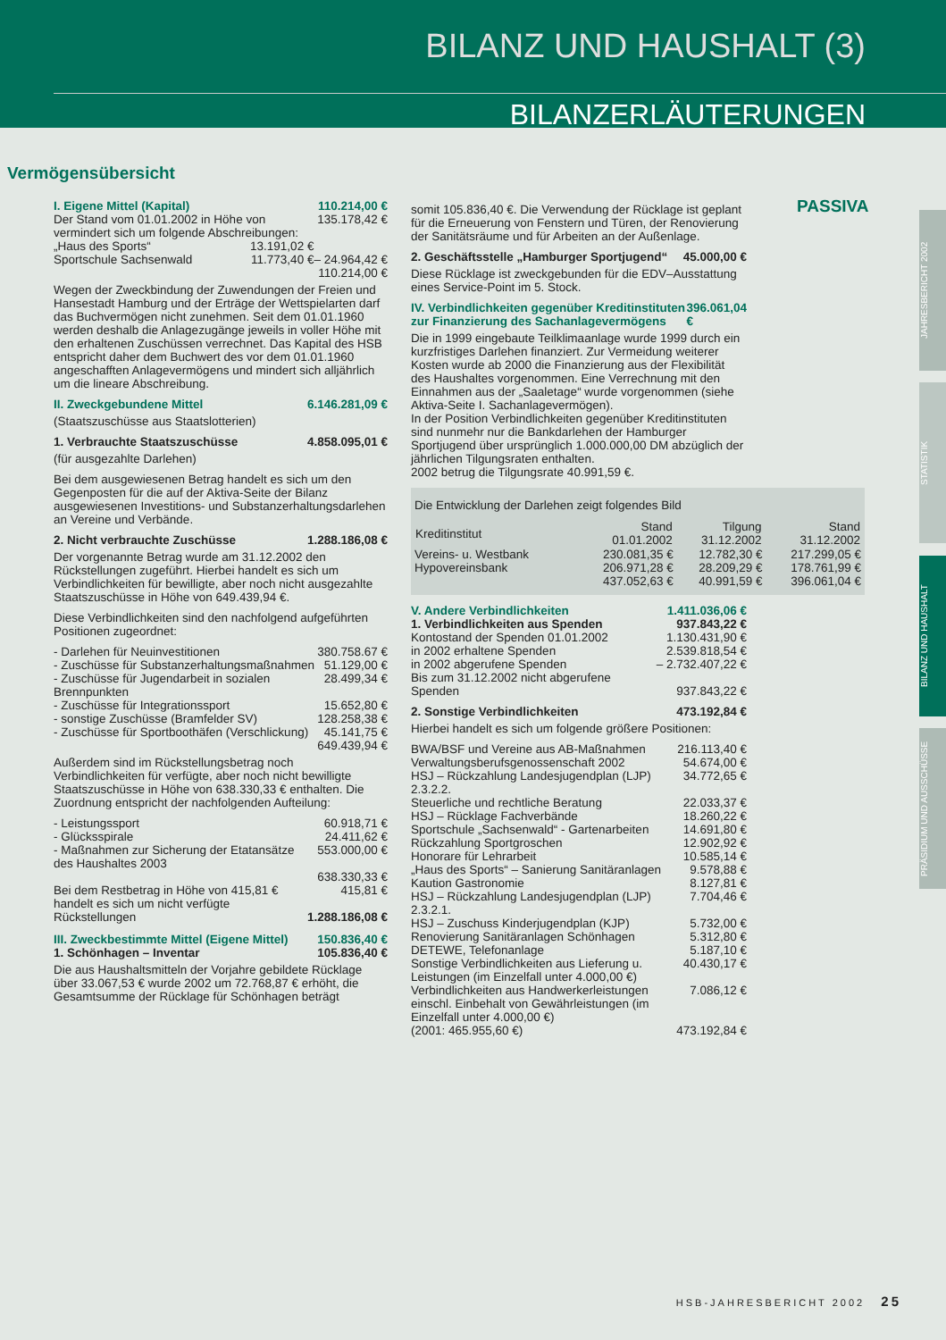BILANZ UND HAUSHALT (3)
BILANZERLÄUTERUNGEN
Vermögensübersicht
PASSIVA
I. Eigene Mittel (Kapital) 110.214,00 €
| Der Stand vom 01.01.2002 in Höhe von vermindert sich um folgende Abschreibungen: | | 135.178,42 € |
| „Haus des Sports“ | 13.191,02 € | |
| Sportschule Sachsenwald | 11.773,40 € | – 24.964,42 € |
| | | 110.214,00 € |
Wegen der Zweckbindung der Zuwendungen der Freien und Hansestadt Hamburg und der Erträge der Wettspielarten darf das Buchvermögen nicht zunehmen. Seit dem 01.01.1960 werden deshalb die Anlagezugänge jeweils in voller Höhe mit den erhaltenen Zuschüssen verrechnet. Das Kapital des HSB entspricht daher dem Buchwert des vor dem 01.01.1960 angeschafften Anlagevermögens und mindert sich alljährlich um die lineare Abschreibung.
II. Zweckgebundene Mittel 6.146.281,09 €
(Staatszuschüsse aus Staatslotterien)
1. Verbrauchte Staatszuschüsse 4.858.095,01 €
(für ausgezahlte Darlehen)
Bei dem ausgewiesenen Betrag handelt es sich um den Gegenposten für die auf der Aktiva-Seite der Bilanz ausgewiesenen Investitions- und Substanzerhaltungsdarlehen an Vereine und Verbände.
2. Nicht verbrauchte Zuschüsse 1.288.186,08 €
Der vorgenannte Betrag wurde am 31.12.2002 den Rückstellungen zugeführt. Hierbei handelt es sich um Verbindlichkeiten für bewilligte, aber noch nicht ausgezahlte Staatszuschüsse in Höhe von 649.439,94 €.
Diese Verbindlichkeiten sind den nachfolgend aufgeführten Positionen zugeordnet:
| - Darlehen für Neuinvestitionen | 380.758.67 € |
| - Zuschüsse für Substanzerhaltungsmaßnahmen | 51.129,00 € |
| - Zuschüsse für Jugendarbeit in sozialen Brennpunkten | 28.499,34 € |
| - Zuschüsse für Integrationssport | 15.652,80 € |
| - sonstige Zuschüsse (Bramfelder SV) | 128.258,38 € |
| - Zuschüsse für Sportboothäfen (Verschlickung) | 45.141,75 € |
| | 649.439,94 € |
Außerdem sind im Rückstellungsbetrag noch Verbindlichkeiten für verfügte, aber noch nicht bewilligte Staatszuschüsse in Höhe von 638.330,33 € enthalten. Die Zuordnung entspricht der nachfolgenden Aufteilung:
| - Leistungssport | 60.918,71 € |
| - Glücksspirale | 24.411,62 € |
| - Maßnahmen zur Sicherung der Etatansätze des Haushaltes 2003 | 553.000,00 € |
| | 638.330,33 € |
| Bei dem Restbetrag in Höhe von 415,81 € handelt es sich um nicht verfügte Rückstellungen | 415,81 € 1.288.186,08 € |
III. Zweckbestimmte Mittel (Eigene Mittel) 150.836,40 €
1. Schönhagen – Inventar 105.836,40 €
Die aus Haushaltsmitteln der Vorjahre gebildete Rücklage über 33.067,53 € wurde 2002 um 72.768,87 € erhöht, die Gesamtsumme der Rücklage für Schönhagen beträgt
somit 105.836,40 €. Die Verwendung der Rücklage ist geplant für die Erneuerung von Fenstern und Türen, der Renovierung der Sanitätsräume und für Arbeiten an der Außenlage.
2. Geschäftsstelle „Hamburger Sportjugend“45.000,00 €
Diese Rücklage ist zweckgebunden für die EDV–Ausstattung eines Service-Point im 5. Stock.
IV. Verbindlichkeiten gegenüber Kreditinstituten zur Finanzierung des Sachanlagevermögens 396.061,04 €
Die in 1999 eingebaute Teilklimaanlage wurde 1999 durch ein kurzfristiges Darlehen finanziert. Zur Vermeidung weiterer Kosten wurde ab 2000 die Finanzierung aus der Flexibilität des Haushaltes vorgenommen. Eine Verrechnung mit den Einnahmen aus der „Saaletage“ wurde vorgenommen (siehe Aktiva-Seite I. Sachanlagevermögen).
In der Position Verbindlichkeiten gegenüber Kreditinstituten sind nunmehr nur die Bankdarlehen der Hamburger Sportjugend über ursprünglich 1.000.000,00 DM abzüglich der jährlichen Tilgungsraten enthalten.
2002 betrug die Tilgungsrate 40.991,59 €.
Die Entwicklung der Darlehen zeigt folgendes Bild
| Kreditinstitut | Stand 01.01.2002 | Tilgung 31.12.2002 | Stand 31.12.2002 |
| --- | --- | --- | --- |
| Vereins- u. Westbank | 230.081,35 € | 12.782,30 € | 217.299,05 € |
| Hypovereinsbank | 206.971,28 € | 28.209,29 € | 178.761,99 € |
| | 437.052,63 € | 40.991,59 € | 396.061,04 € |
V. Andere Verbindlichkeiten 1.411.036,06 €
1. Verbindlichkeiten aus Spenden 937.843,22 €
| Kontostand der Spenden 01.01.2002 | 1.130.431,90 € |
| in 2002 erhaltene Spenden | 2.539.818,54 € |
| in 2002 abgerufene Spenden | – 2.732.407,22 € |
| Bis zum 31.12.2002 nicht abgerufene Spenden | 937.843,22 € |
2. Sonstige Verbindlichkeiten 473.192,84 €
Hierbei handelt es sich um folgende größere Positionen:
| BWA/BSF und Vereine aus AB-Maßnahmen | 216.113,40 € |
| Verwaltungsberufsgenossenschaft 2002 | 54.674,00 € |
| HSJ – Rückzahlung Landesjugendplan (LJP) 2.3.2.2. | 34.772,65 € |
| Steuerliche und rechtliche Beratung | 22.033,37 € |
| HSJ – Rücklage Fachverbände | 18.260,22 € |
| Sportschule „Sachsenwald“ - Gartenarbeiten | 14.691,80 € |
| Rückzahlung Sportgroschen | 12.902,92 € |
| Honorare für Lehrarbeit | 10.585,14 € |
| „Haus des Sports“ – Sanierung Sanitäranlagen | 9.578,88 € |
| Kaution Gastronomie | 8.127,81 € |
| HSJ – Rückzahlung Landesjugendplan (LJP) 2.3.2.1. | 7.704,46 € |
| HSJ – Zuschuss Kinderjugendplan (KJP) | 5.732,00 € |
| Renovierung Sanitäranlagen Schönhagen | 5.312,80 € |
| DETEWE, Telefonanlage | 5.187,10 € |
| Sonstige Verbindlichkeiten aus Lieferung u. Leistungen (im Einzelfall unter 4.000,00 €) | 40.430,17 € |
| Verbindlichkeiten aus Handwerkerleistungen einschl. Einbehalt von Gewährleistungen (im Einzelfall unter 4.000,00 €) | 7.086,12 € |
| (2001: 465.955,60 €) | 473.192,84 € |
JAHRESBERICHT 2002
STATISTIK
BILANZ UND HAUSHALT
PRÄSIDIUM UND AUSSCHÜSSE
HSB-JAHRESBERICHT 2002 25